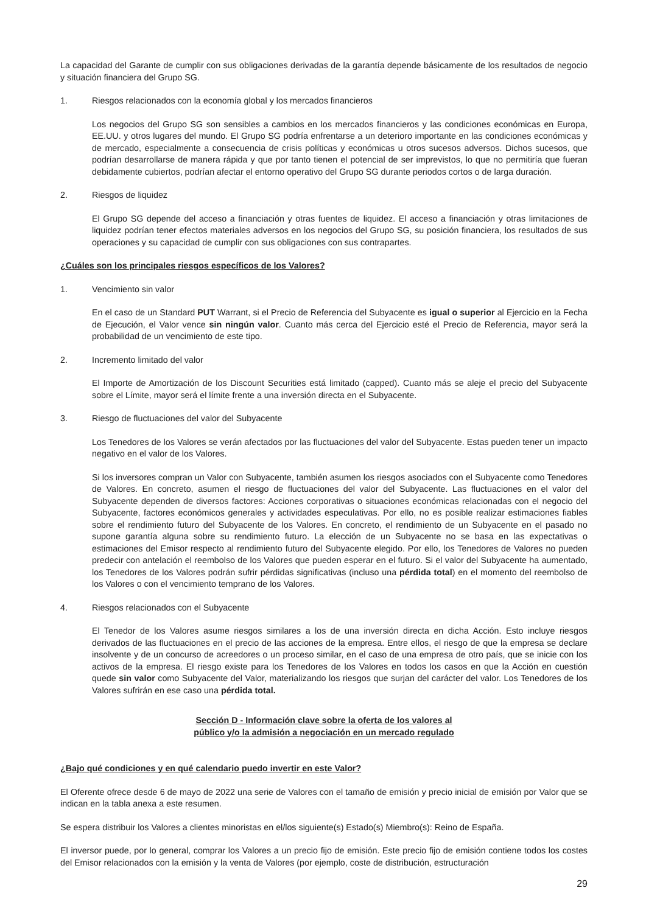La capacidad del Garante de cumplir con sus obligaciones derivadas de la garantía depende básicamente de los resultados de negocio y situación financiera del Grupo SG.
1. Riesgos relacionados con la economía global y los mercados financieros
Los negocios del Grupo SG son sensibles a cambios en los mercados financieros y las condiciones económicas en Europa, EE.UU. y otros lugares del mundo. El Grupo SG podría enfrentarse a un deterioro importante en las condiciones económicas y de mercado, especialmente a consecuencia de crisis políticas y económicas u otros sucesos adversos. Dichos sucesos, que podrían desarrollarse de manera rápida y que por tanto tienen el potencial de ser imprevistos, lo que no permitiría que fueran debidamente cubiertos, podrían afectar el entorno operativo del Grupo SG durante periodos cortos o de larga duración.
2. Riesgos de liquidez
El Grupo SG depende del acceso a financiación y otras fuentes de liquidez. El acceso a financiación y otras limitaciones de liquidez podrían tener efectos materiales adversos en los negocios del Grupo SG, su posición financiera, los resultados de sus operaciones y su capacidad de cumplir con sus obligaciones con sus contrapartes.
¿Cuáles son los principales riesgos específicos de los Valores?
1. Vencimiento sin valor
En el caso de un Standard PUT Warrant, si el Precio de Referencia del Subyacente es igual o superior al Ejercicio en la Fecha de Ejecución, el Valor vence sin ningún valor. Cuanto más cerca del Ejercicio esté el Precio de Referencia, mayor será la probabilidad de un vencimiento de este tipo.
2. Incremento limitado del valor
El Importe de Amortización de los Discount Securities está limitado (capped). Cuanto más se aleje el precio del Subyacente sobre el Límite, mayor será el límite frente a una inversión directa en el Subyacente.
3. Riesgo de fluctuaciones del valor del Subyacente
Los Tenedores de los Valores se verán afectados por las fluctuaciones del valor del Subyacente. Estas pueden tener un impacto negativo en el valor de los Valores.
Si los inversores compran un Valor con Subyacente, también asumen los riesgos asociados con el Subyacente como Tenedores de Valores. En concreto, asumen el riesgo de fluctuaciones del valor del Subyacente. Las fluctuaciones en el valor del Subyacente dependen de diversos factores: Acciones corporativas o situaciones económicas relacionadas con el negocio del Subyacente, factores económicos generales y actividades especulativas. Por ello, no es posible realizar estimaciones fiables sobre el rendimiento futuro del Subyacente de los Valores. En concreto, el rendimiento de un Subyacente en el pasado no supone garantía alguna sobre su rendimiento futuro. La elección de un Subyacente no se basa en las expectativas o estimaciones del Emisor respecto al rendimiento futuro del Subyacente elegido. Por ello, los Tenedores de Valores no pueden predecir con antelación el reembolso de los Valores que pueden esperar en el futuro. Si el valor del Subyacente ha aumentado, los Tenedores de los Valores podrán sufrir pérdidas significativas (incluso una pérdida total) en el momento del reembolso de los Valores o con el vencimiento temprano de los Valores.
4. Riesgos relacionados con el Subyacente
El Tenedor de los Valores asume riesgos similares a los de una inversión directa en dicha Acción. Esto incluye riesgos derivados de las fluctuaciones en el precio de las acciones de la empresa. Entre ellos, el riesgo de que la empresa se declare insolvente y de un concurso de acreedores o un proceso similar, en el caso de una empresa de otro país, que se inicie con los activos de la empresa. El riesgo existe para los Tenedores de los Valores en todos los casos en que la Acción en cuestión quede sin valor como Subyacente del Valor, materializando los riesgos que surjan del carácter del valor. Los Tenedores de los Valores sufrirán en ese caso una pérdida total.
Sección D - Información clave sobre la oferta de los valores al
público y/o la admisión a negociación en un mercado regulado
¿Bajo qué condiciones y en qué calendario puedo invertir en este Valor?
El Oferente ofrece desde 6 de mayo de 2022 una serie de Valores con el tamaño de emisión y precio inicial de emisión por Valor que se indican en la tabla anexa a este resumen.
Se espera distribuir los Valores a clientes minoristas en el/los siguiente(s) Estado(s) Miembro(s): Reino de España.
El inversor puede, por lo general, comprar los Valores a un precio fijo de emisión. Este precio fijo de emisión contiene todos los costes del Emisor relacionados con la emisión y la venta de Valores (por ejemplo, coste de distribución, estructuración
29